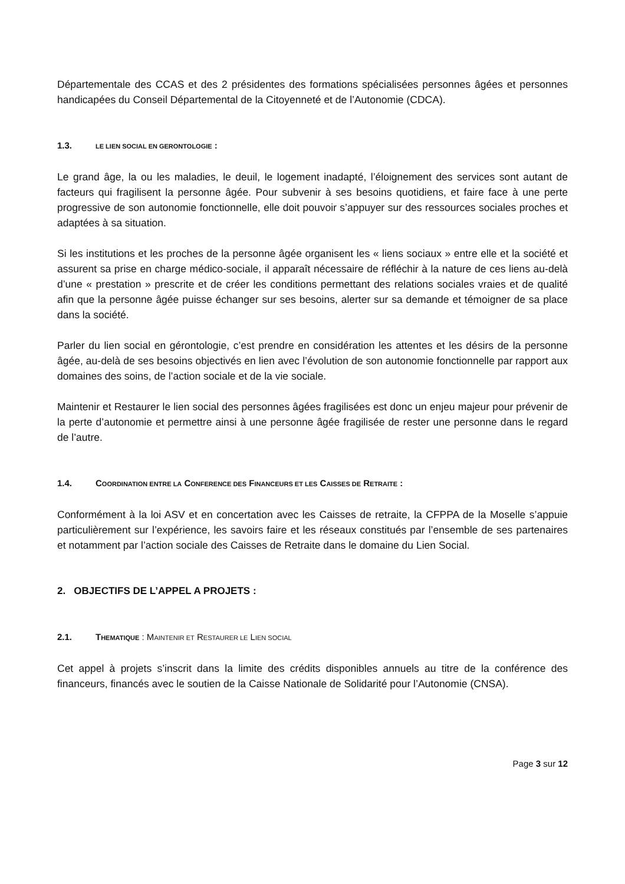Départementale des CCAS et des 2 présidentes des formations spécialisées personnes âgées et personnes handicapées du Conseil Départemental de la Citoyenneté et de l’Autonomie (CDCA).
1.3. LE LIEN SOCIAL EN GERONTOLOGIE :
Le grand âge, la ou les maladies, le deuil, le logement inadapté, l’éloignement des services sont autant de facteurs qui fragilisent la personne âgée. Pour subvenir à ses besoins quotidiens, et faire face à une perte progressive de son autonomie fonctionnelle, elle doit pouvoir s’appuyer sur des ressources sociales proches et adaptées à sa situation.
Si les institutions et les proches de la personne âgée organisent les « liens sociaux » entre elle et la société et assurent sa prise en charge médico-sociale, il apparaît nécessaire de réfléchir à la nature de ces liens au-delà d’une « prestation » prescrite et de créer les conditions permettant des relations sociales vraies et de qualité afin que la personne âgée puisse échanger sur ses besoins, alerter sur sa demande et témoigner de sa place dans la société.
Parler du lien social en gérontologie, c’est prendre en considération les attentes et les désirs de la personne âgée, au-delà de ses besoins objectivés en lien avec l’évolution de son autonomie fonctionnelle par rapport aux domaines des soins, de l’action sociale et de la vie sociale.
Maintenir et Restaurer le lien social des personnes âgées fragilisées est donc un enjeu majeur pour prévenir de la perte d’autonomie et permettre ainsi à une personne âgée fragilisée de rester une personne dans le regard de l’autre.
1.4. COORDINATION ENTRE LA CONFERENCE DES FINANCEURS ET LES CAISSES DE RETRAITE :
Conformément à la loi ASV et en concertation avec les Caisses de retraite, la CFPPA de la Moselle s’appuie particulièrement sur l’expérience, les savoirs faire et les réseaux constitués par l’ensemble de ses partenaires et notamment par l’action sociale des Caisses de Retraite dans le domaine du Lien Social.
2. OBJECTIFS DE L’APPEL A PROJETS :
2.1. THEMATIQUE : MAINTENIR ET RESTAURER LE LIEN SOCIAL
Cet appel à projets s’inscrit dans la limite des crédits disponibles annuels au titre de la conférence des financeurs, financés avec le soutien de la Caisse Nationale de Solidarité pour l’Autonomie (CNSA).
Page 3 sur 12